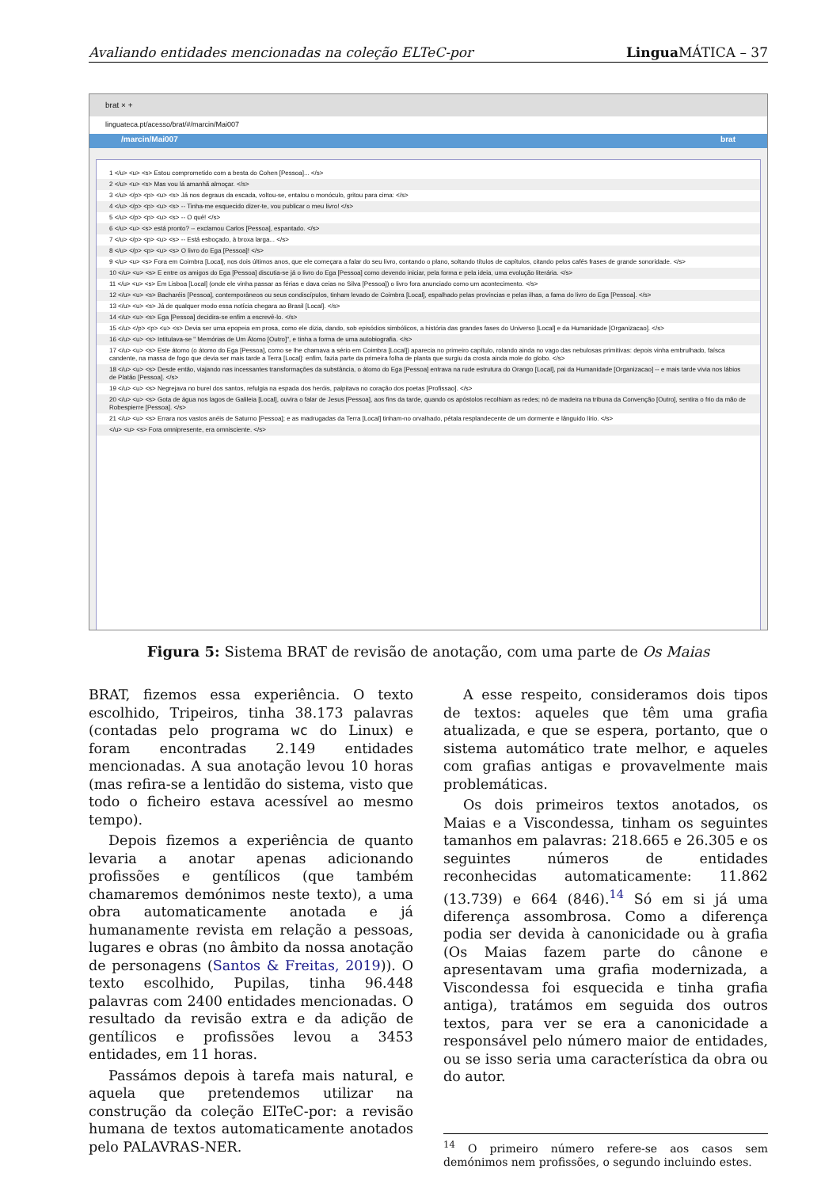Avaliando entidades mencionadas na coleção ELTeC-por Lingua MÁTICA – 37
brat × +
linguateca.pt/acesso/brat/#/marcin/Mai007
/marcin/Mai007 brat
1 </u> <u> <s> Estou comprometido com a besta do Cohen [Pessoa]... </s>
2 </u> <u> <s> Mas vou lá amanhã almoçar. </s>
3 </u> </p> <p> <u> <s> Já nos degraus da escada, voltou-se, entalou o monóculo, gritou para cima: </s>
4 </u> </p> <p> <u> <s> -- Tinha-me esquecido dizer-te, vou publicar o meu livro! </s>
5 </u> </p> <p> <u> <s> -- O quê! </s>
6 </u> <u> <s> está pronto? -- exclamou Carlos [Pessoa], espantado. </s>
7 </u> </p> <p> <u> <s> -- Está esboçado, à broxa larga... </s>
8 </u> </p> <p> <u> <s> O livro do Ega [Pessoa]! </s>
9 </u> <u> <s> Fora em Coimbra [Local], nos dois últimos anos, que ele começara a falar do seu livro, contando o plano, soltando títulos de capítulos, citando pelos cafés frases de grande sonoridade. </s>
10 </u> <u> <s> E entre os amigos do Ega [Pessoa] discutia-se já o livro do Ega [Pessoa] como devendo iniciar, pela forma e pela ideia, uma evolução literária. </s>
11 </u> <u> <s> Em Lisboa [Local] (onde ele vinha passar as férias e dava ceias no Silva [Pessoa]) o livro fora anunciado como um acontecimento. </s>
12 </u> <u> <s> Bacharéis [Pessoa], contemporâneos ou seus condiscípulos, tinham levado de Coimbra [Local], espalhado pelas províncias e pelas ilhas, a fama do livro do Ega [Pessoa]. </s>
13 </u> <u> <s> Já de qualquer modo essa notícia chegara ao Brasil [Local]. </s>
14 </u> <u> <s> Ega [Pessoa] decidira-se enfim a escrevê-lo. </s>
15 </u> </p> <p> <u> <s> Devia ser uma epopeia em prosa, como ele dizia, dando, sob episódios simbólicos, a história das grandes fases do Universo [Local] e da Humanidade [Organizacao]. </s>
16 </u> <u> <s> Intitulava-se " Memórias de Um Átomo [Outro]", e tinha a forma de uma autobiografia. </s>
17 </u> <u> <s> Este átomo (o átomo do Ega [Pessoa], como se lhe chamava a sério em Coimbra [Local]) aparecia no primeiro capítulo, rolando ainda no vago das nebulosas primitivas: depois vinha embrulhado, faísca candente, na massa de fogo que devia ser mais tarde a Terra [Local]: enfim, fazia parte da primeira folha de planta que surgiu da crosta ainda mole do globo. </s>
18 </u> <u> <s> Desde então, viajando nas incessantes transformações da substância, o átomo do Ega [Pessoa] entrava na rude estrutura do Orango [Local], pai da Humanidade [Organizacao] -- e mais tarde vivia nos lábios de Platão [Pessoa]. </s>
19 </u> <u> <s> Negrejava no burel dos santos, refulgia na espada dos heróis, palpitava no coração dos poetas [Profissao]. </s>
20 </u> <u> <s> Gota de água nos lagos de Galileia [Local], ouvira o falar de Jesus [Pessoa], aos fins da tarde, quando os apóstolos recolhiam as redes; nó de madeira na tribuna da Convenção [Outro], sentira o frio da mão de Robespierre [Pessoa]. </s>
21 </u> <u> <s> Errara nos vastos anéis de Saturno [Pessoa]; e as madrugadas da Terra [Local] tinham-no orvalhado, pétala resplandecente de um dormente e lânguido lírio. </s>
</u> <u> <s> Fora omnipresente, era omnisciente. </s>
Figura 5: Sistema BRAT de revisão de anotação, com uma parte de Os Maias
BRAT, fizemos essa experiência. O texto escolhido, Tripeiros, tinha 38.173 palavras (contadas pelo programa wc do Linux) e foram encontradas 2.149 entidades mencionadas. A sua anotação levou 10 horas (mas refira-se a lentidão do sistema, visto que todo o ficheiro estava acessível ao mesmo tempo).
Depois fizemos a experiência de quanto levaria a anotar apenas adicionando profissões e gentílicos (que também chamaremos demónimos neste texto), a uma obra automaticamente anotada e já humanamente revista em relação a pessoas, lugares e obras (no âmbito da nossa anotação de personagens (Santos & Freitas, 2019)). O texto escolhido, Pupilas, tinha 96.448 palavras com 2400 entidades mencionadas. O resultado da revisão extra e da adição de gentílicos e profissões levou a 3453 entidades, em 11 horas.
Passámos depois à tarefa mais natural, e aquela que pretendemos utilizar na construção da coleção ElTeC-por: a revisão humana de textos automaticamente anotados pelo PALAVRAS-NER.
A esse respeito, consideramos dois tipos de textos: aqueles que têm uma grafia atualizada, e que se espera, portanto, que o sistema automático trate melhor, e aqueles com grafias antigas e provavelmente mais problemáticas.
Os dois primeiros textos anotados, os Maias e a Viscondessa, tinham os seguintes tamanhos em palavras: 218.665 e 26.305 e os seguintes números de entidades reconhecidas automaticamente: 11.862 (13.739) e 664 (846).<sup>14</sup> Só em si já uma diferença assombrosa. Como a diferença podia ser devida à canonicidade ou à grafia (Os Maias fazem parte do cânone e apresentavam uma grafia modernizada, a Viscondessa foi esquecida e tinha grafia antiga), tratámos em seguida dos outros textos, para ver se era a canonicidade a responsável pelo número maior de entidades, ou se isso seria uma característica da obra ou do autor.
<sup>14</sup> O primeiro número refere-se aos casos sem demónimos nem profissões, o segundo incluindo estes.